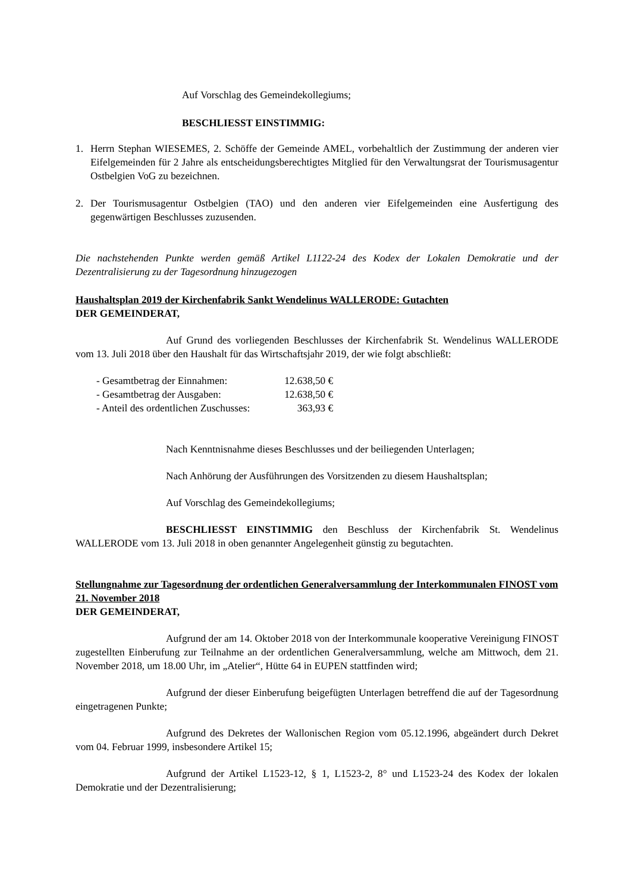Auf Vorschlag des Gemeindekollegiums;
BESCHLIESST EINSTIMMIG:
1. Herrn Stephan WIESEMES, 2. Schöffe der Gemeinde AMEL, vorbehaltlich der Zustimmung der anderen vier Eifelgemeinden für 2 Jahre als entscheidungsberechtigtes Mitglied für den Verwaltungsrat der Tourismusagentur Ostbelgien VoG zu bezeichnen.
2. Der Tourismusagentur Ostbelgien (TAO) und den anderen vier Eifelgemeinden eine Ausfertigung des gegenwärtigen Beschlusses zuzusenden.
Die nachstehenden Punkte werden gemäß Artikel L1122-24 des Kodex der Lokalen Demokratie und der Dezentralisierung zu der Tagesordnung hinzugezogen
Haushaltsplan 2019 der Kirchenfabrik Sankt Wendelinus WALLERODE: Gutachten
DER GEMEINDERAT,
Auf Grund des vorliegenden Beschlusses der Kirchenfabrik St. Wendelinus WALLERODE vom 13. Juli 2018 über den Haushalt für das Wirtschaftsjahr 2019, der wie folgt abschließt:
| - Gesamtbetrag der Einnahmen: | 12.638,50 € |
| - Gesamtbetrag der Ausgaben: | 12.638,50 € |
| - Anteil des ordentlichen Zuschusses: | 363,93 € |
Nach Kenntnisnahme dieses Beschlusses und der beiliegenden Unterlagen;
Nach Anhörung der Ausführungen des Vorsitzenden zu diesem Haushaltsplan;
Auf Vorschlag des Gemeindekollegiums;
BESCHLIESST EINSTIMMIG den Beschluss der Kirchenfabrik St. Wendelinus WALLERODE vom 13. Juli 2018 in oben genannter Angelegenheit günstig zu begutachten.
Stellungnahme zur Tagesordnung der ordentlichen Generalversammlung der Interkommunalen FINOST vom 21. November 2018
DER GEMEINDERAT,
Aufgrund der am 14. Oktober 2018 von der Interkommunale kooperative Vereinigung FINOST zugestellten Einberufung zur Teilnahme an der ordentlichen Generalversammlung, welche am Mittwoch, dem 21. November 2018, um 18.00 Uhr, im „Atelier“, Hütte 64 in EUPEN stattfinden wird;
Aufgrund der dieser Einberufung beigefügten Unterlagen betreffend die auf der Tagesordnung eingetragenen Punkte;
Aufgrund des Dekretes der Wallonischen Region vom 05.12.1996, abgeändert durch Dekret vom 04. Februar 1999, insbesondere Artikel 15;
Aufgrund der Artikel L1523-12, § 1, L1523-2, 8° und L1523-24 des Kodex der lokalen Demokratie und der Dezentralisierung;